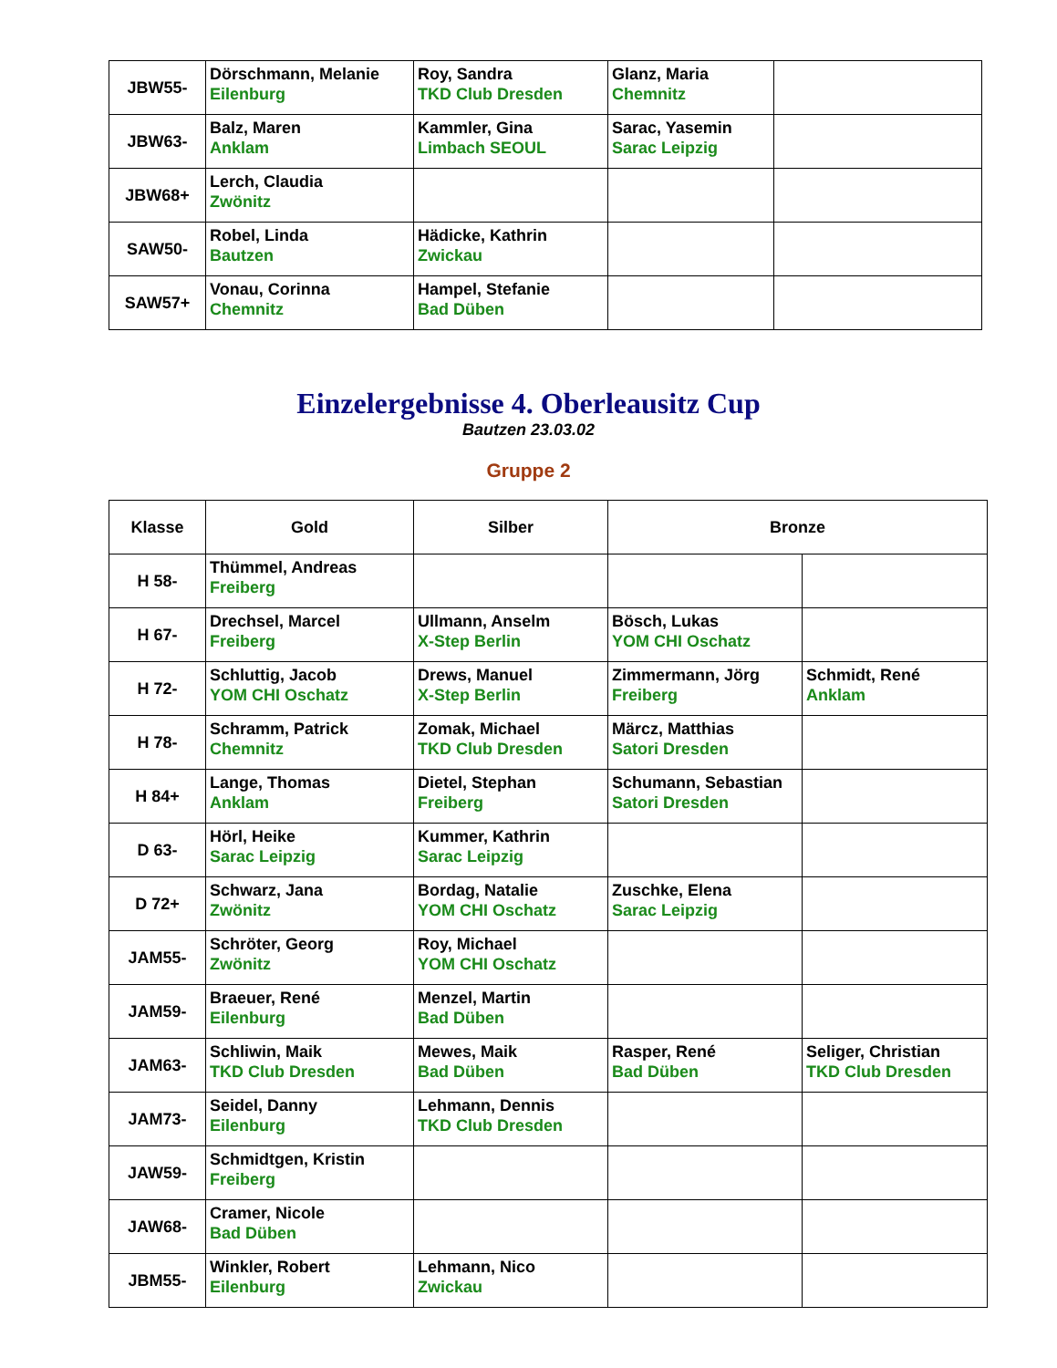| JBW55- | Dörschmann, Melanie Eilenburg | Roy, Sandra TKD Club Dresden | Glanz, Maria Chemnitz | |
| JBW63- | Balz, Maren Anklam | Kammler, Gina Limbach SEOUL | Sarac, Yasemin Sarac Leipzig | |
| JBW68+ | Lerch, Claudia Zwönitz | | | |
| SAW50- | Robel, Linda Bautzen | Hädicke, Kathrin Zwickau | | |
| SAW57+ | Vonau, Corinna Chemnitz | Hampel, Stefanie Bad Düben | | |
Einzelergebnisse 4. Oberleausitz Cup
Bautzen 23.03.02
Gruppe 2
| Klasse | Gold | Silber | Bronze | |
| --- | --- | --- | --- | --- |
| H 58- | Thümmel, Andreas Freiberg | | | |
| H 67- | Drechsel, Marcel Freiberg | Ullmann, Anselm X-Step Berlin | Bösch, Lukas YOM CHI Oschatz | |
| H 72- | Schluttig, Jacob YOM CHI Oschatz | Drews, Manuel X-Step Berlin | Zimmermann, Jörg Freiberg | Schmidt, René Anklam |
| H 78- | Schramm, Patrick Chemnitz | Zomak, Michael TKD Club Dresden | Märcz, Matthias Satori Dresden | |
| H 84+ | Lange, Thomas Anklam | Dietel, Stephan Freiberg | Schumann, Sebastian Satori Dresden | |
| D 63- | Hörl, Heike Sarac Leipzig | Kummer, Kathrin Sarac Leipzig | | |
| D 72+ | Schwarz, Jana Zwönitz | Bordag, Natalie YOM CHI Oschatz | Zuschke, Elena Sarac Leipzig | |
| JAM55- | Schröter, Georg Zwönitz | Roy, Michael YOM CHI Oschatz | | |
| JAM59- | Braeuer, René Eilenburg | Menzel, Martin Bad Düben | | |
| JAM63- | Schliwin, Maik TKD Club Dresden | Mewes, Maik Bad Düben | Rasper, René Bad Düben | Seliger, Christian TKD Club Dresden |
| JAM73- | Seidel, Danny Eilenburg | Lehmann, Dennis TKD Club Dresden | | |
| JAW59- | Schmidtgen, Kristin Freiberg | | | |
| JAW68- | Cramer, Nicole Bad Düben | | | |
| JBM55- | Winkler, Robert Eilenburg | Lehmann, Nico Zwickau | | |